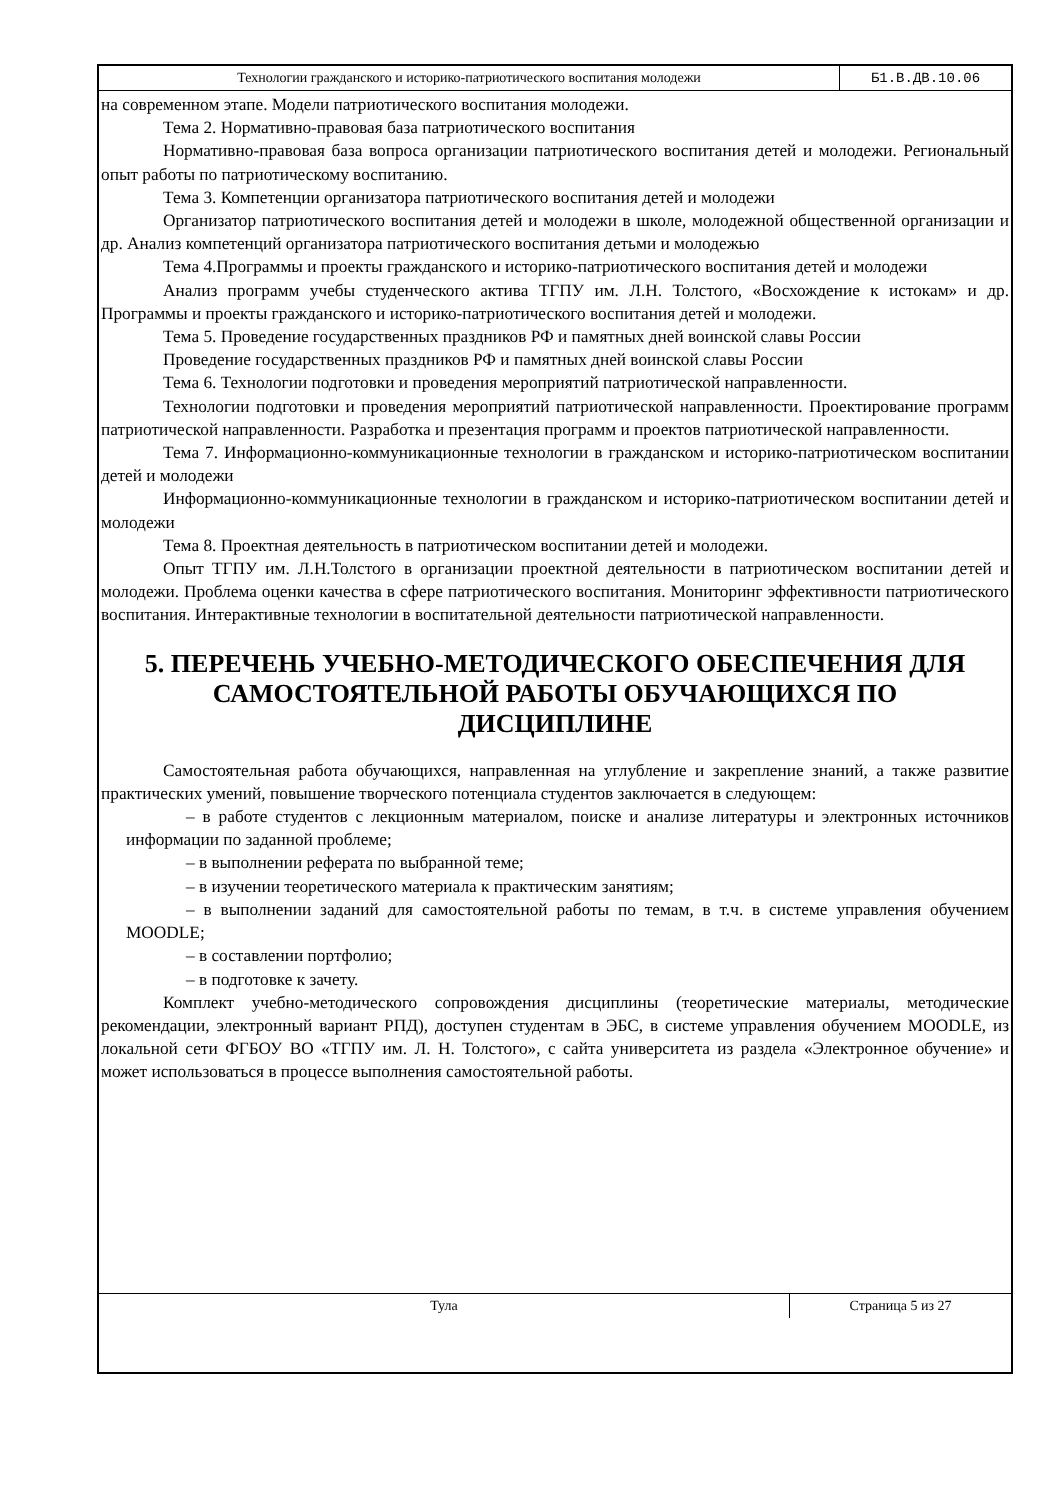Технологии гражданского и историко-патриотического воспитания молодежи Б1.В.ДВ.10.06
на современном этапе. Модели патриотического воспитания молодежи.
Тема 2. Нормативно-правовая база патриотического воспитания
Нормативно-правовая база вопроса организации патриотического воспитания детей и молодежи. Региональный опыт работы по патриотическому воспитанию.
Тема 3. Компетенции организатора патриотического воспитания детей и молодежи
Организатор патриотического воспитания детей и молодежи в школе, молодежной общественной организации и др. Анализ компетенций организатора патриотического воспитания детьми и молодежью
Тема 4.Программы и проекты гражданского и историко-патриотического воспитания детей и молодежи
Анализ программ учебы студенческого актива ТГПУ им. Л.Н. Толстого, «Восхождение к истокам» и др. Программы и проекты гражданского и историко-патриотического воспитания детей и молодежи.
Тема 5. Проведение государственных праздников РФ и памятных дней воинской славы России
Проведение государственных праздников РФ и памятных дней воинской славы России
Тема 6. Технологии подготовки и проведения мероприятий патриотической направленности.
Технологии подготовки и проведения мероприятий патриотической направленности. Проектирование программ патриотической направленности. Разработка и презентация программ и проектов патриотической направленности.
Тема 7. Информационно-коммуникационные технологии в гражданском и историко-патриотическом воспитании детей и молодежи
Информационно-коммуникационные технологии в гражданском и историко-патриотическом воспитании детей и молодежи
Тема 8. Проектная деятельность в патриотическом воспитании детей и молодежи.
Опыт ТГПУ им. Л.Н.Толстого в организации проектной деятельности в патриотическом воспитании детей и молодежи. Проблема оценки качества в сфере патриотического воспитания. Мониторинг эффективности патриотического воспитания. Интерактивные технологии в воспитательной деятельности патриотической направленности.
5. ПЕРЕЧЕНЬ УЧЕБНО-МЕТОДИЧЕСКОГО ОБЕСПЕЧЕНИЯ ДЛЯ САМОСТОЯТЕЛЬНОЙ РАБОТЫ ОБУЧАЮЩИХСЯ ПО ДИСЦИПЛИНЕ
Самостоятельная работа обучающихся, направленная на углубление и закрепление знаний, а также развитие практических умений, повышение творческого потенциала студентов заключается в следующем:
– в работе студентов с лекционным материалом, поиске и анализе литературы и электронных источников информации по заданной проблеме;
– в выполнении реферата по выбранной теме;
– в изучении теоретического материала к практическим занятиям;
– в выполнении заданий для самостоятельной работы по темам, в т.ч. в системе управления обучением MOODLE;
– в составлении портфолио;
– в подготовке к зачету.
Комплект учебно-методического сопровождения дисциплины (теоретические материалы, методические рекомендации, электронный вариант РПД), доступен студентам в ЭБС, в системе управления обучением MOODLE, из локальной сети ФГБОУ ВО «ТГПУ им. Л. Н. Толстого», с сайта университета из раздела «Электронное обучение» и может использоваться в процессе выполнения самостоятельной работы.
Тула Страница 5 из 27